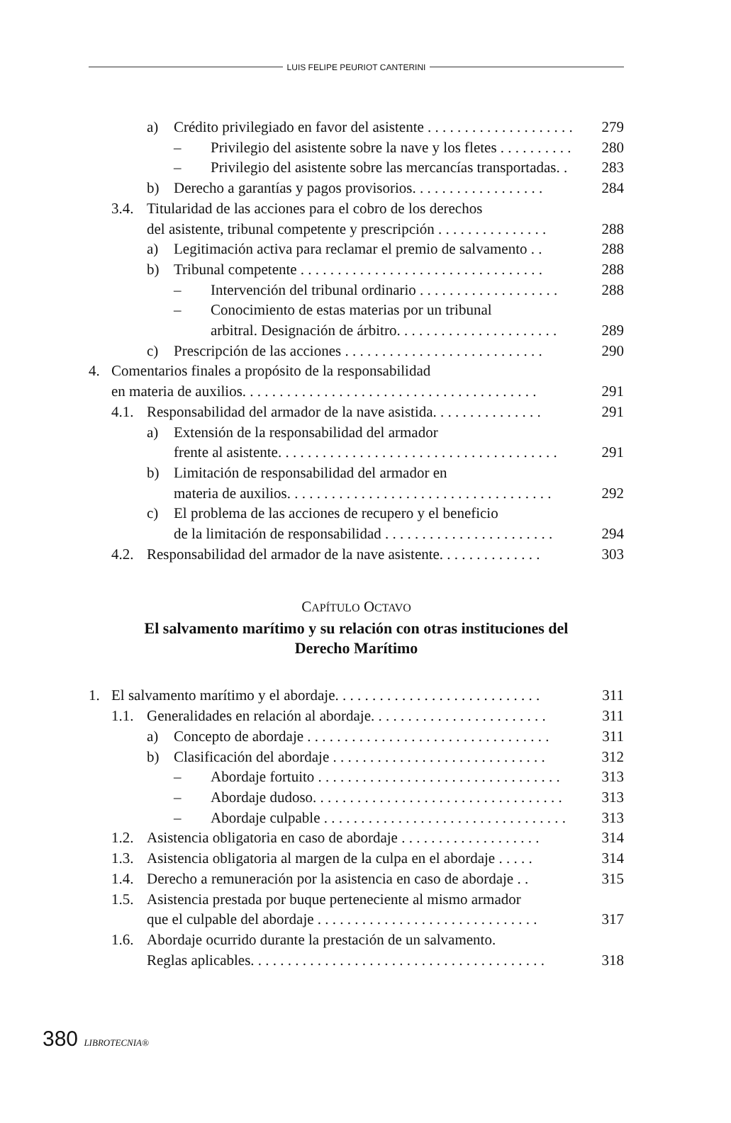LUIS FELIPE PEURIOT CANTERINI
a) Crédito privilegiado en favor del asistente . . . . . . . . . . . . . . . . . . . . 279
– Privilegio del asistente sobre la nave y los fletes . . . . . . . . . . 280
– Privilegio del asistente sobre las mercancías transportadas. . 283
b) Derecho a garantías y pagos provisorios. . . . . . . . . . . . . . . . . . 284
3.4. Titularidad de las acciones para el cobro de los derechos
del asistente, tribunal competente y prescripción . . . . . . . . . . . . . . .
288
a) Legitimación activa para reclamar el premio de salvamento . . 288
b) Tribunal competente . . . . . . . . . . . . . . . . . . . . . . . . . . . . . . . . . 288
– Intervención del tribunal ordinario . . . . . . . . . . . . . . . . . . . 288
– Conocimiento de estas materias por un tribunal
arbitral. Designación de árbitro. . . . . . . . . . . . . . . . . . . . . .
289
c) Prescripción de las acciones . . . . . . . . . . . . . . . . . . . . . . . . . . . 290
4. Comentarios finales a propósito de la responsabilidad
en materia de auxilios. . . . . . . . . . . . . . . . . . . . . . . . . . . . . . . . . . . . . . . .
291
4.1. Responsabilidad del armador de la nave asistida. . . . . . . . . . . . . . . 291
a) Extensión de la responsabilidad del armador
frente al asistente. . . . . . . . . . . . . . . . . . . . . . . . . . . . . . . . . . . . . .
291
b) Limitación de responsabilidad del armador en
materia de auxilios. . . . . . . . . . . . . . . . . . . . . . . . . . . . . . . . . . . .
292
c) El problema de las acciones de recupero y el beneficio
de la limitación de responsabilidad . . . . . . . . . . . . . . . . . . . . . . .
294
4.2. Responsabilidad del armador de la nave asistente. . . . . . . . . . . . . . 303
CAPÍTULO OCTAVO
El salvamento marítimo y su relación con otras instituciones del
Derecho Marítimo
1. El salvamento marítimo y el abordaje. . . . . . . . . . . . . . . . . . . . . . . . . . . . 311
1.1. Generalidades en relación al abordaje. . . . . . . . . . . . . . . . . . . . . . . . 311
a) Concepto de abordaje . . . . . . . . . . . . . . . . . . . . . . . . . . . . . . . . . 311
b) Clasificación del abordaje . . . . . . . . . . . . . . . . . . . . . . . . . . . . . 312
– Abordaje fortuito . . . . . . . . . . . . . . . . . . . . . . . . . . . . . . . . . 313
– Abordaje dudoso. . . . . . . . . . . . . . . . . . . . . . . . . . . . . . . . . . 313
– Abordaje culpable . . . . . . . . . . . . . . . . . . . . . . . . . . . . . . . . . 313
1.2. Asistencia obligatoria en caso de abordaje . . . . . . . . . . . . . . . . . . . 314
1.3. Asistencia obligatoria al margen de la culpa en el abordaje . . . . . 314
1.4. Derecho a remuneración por la asistencia en caso de abordaje . . 315
1.5. Asistencia prestada por buque perteneciente al mismo armador
que el culpable del abordaje . . . . . . . . . . . . . . . . . . . . . . . . . . . . . .
317
1.6. Abordaje ocurrido durante la prestación de un salvamento.
Reglas aplicables. . . . . . . . . . . . . . . . . . . . . . . . . . . . . . . . . . . . . . . .
318
380 LIBROTECNIA®